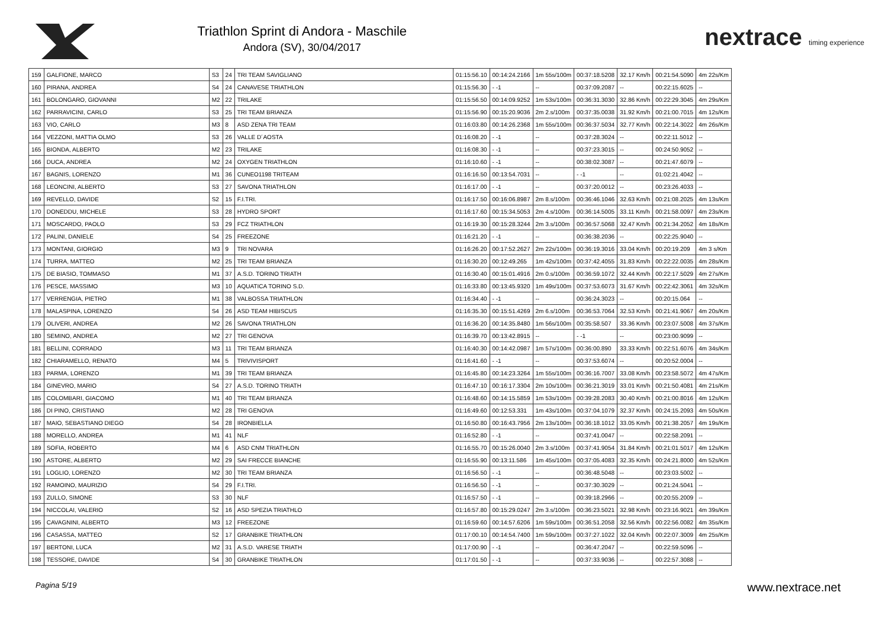Triathlon Sprint di Andora - Maschile
Andora (SV), 30/04/2017
nextrace timing experience
| 159 | GALFIONE, MARCO | S3 | 24 | TRI TEAM SAVIGLIANO | 01:15:56.10 | 00:14:24.2166 | 1m 55s/100m | 00:37:18.5208 | 32.17 Km/h | 00:21:54.5090 | 4m 22s/Km |
| 160 | PIRANA, ANDREA | S4 | 24 | CANAVESE TRIATHLON | 01:15:56.30 | - -1 | -- | 00:37:09.2087 | -- | 00:22:15.6025 | -- |
| 161 | BOLONGARO, GIOVANNI | M2 | 22 | TRILAKE | 01:15:56.50 | 00:14:09.9252 | 1m 53s/100m | 00:36:31.3030 | 32.86 Km/h | 00:22:29.3045 | 4m 29s/Km |
| 162 | PARRAVICINI, CARLO | S3 | 25 | TRI TEAM BRIANZA | 01:15:56.90 | 00:15:20.9036 | 2m 2.s/100m | 00:37:35.0038 | 31.92 Km/h | 00:21:00.7015 | 4m 12s/Km |
| 163 | VIO, CARLO | M3 | 8 | ASD ZENA TRI TEAM | 01:16:03.80 | 00:14:26.2368 | 1m 55s/100m | 00:36:37.5034 | 32.77 Km/h | 00:22:14.3022 | 4m 26s/Km |
| 164 | VEZZONI, MATTIA OLMO | S3 | 26 | VALLE D´AOSTA | 01:16:08.20 | - -1 | -- | 00:37:28.3024 | -- | 00:22:11.5012 | -- |
| 165 | BIONDA, ALBERTO | M2 | 23 | TRILAKE | 01:16:08.30 | - -1 | -- | 00:37:23.3015 | -- | 00:24:50.9052 | -- |
| 166 | DUCA, ANDREA | M2 | 24 | OXYGEN TRIATHLON | 01:16:10.60 | - -1 | -- | 00:38:02.3087 | -- | 00:21:47.6079 | -- |
| 167 | BAGNIS, LORENZO | M1 | 36 | CUNEO1198 TRITEAM | 01:16:16.50 | 00:13:54.7031 | -- | - -1 | -- | 01:02:21.4042 | -- |
| 168 | LEONCINI, ALBERTO | S3 | 27 | SAVONA TRIATHLON | 01:16:17.00 | - -1 | -- | 00:37:20.0012 | -- | 00:23:26.4033 | -- |
| 169 | REVELLO, DAVIDE | S2 | 15 | F.I.TRI. | 01:16:17.50 | 00:16:06.8987 | 2m 8.s/100m | 00:36:46.1046 | 32.63 Km/h | 00:21:08.2025 | 4m 13s/Km |
| 170 | DONEDDU, MICHELE | S3 | 28 | HYDRO SPORT | 01:16:17.60 | 00:15:34.5053 | 2m 4.s/100m | 00:36:14.5005 | 33.11 Km/h | 00:21:58.0097 | 4m 23s/Km |
| 171 | MOSCARDO, PAOLO | S3 | 29 | FCZ TRIATHLON | 01:16:19.30 | 00:15:28.3244 | 2m 3.s/100m | 00:36:57.5068 | 32.47 Km/h | 00:21:34.2052 | 4m 18s/Km |
| 172 | PALINI, DANIELE | S4 | 25 | FREEZONE | 01:16:21.20 | - -1 | -- | 00:36:38.2036 | -- | 00:22:25.9040 | -- |
| 173 | MONTANI, GIORGIO | M3 | 9 | TRI NOVARA | 01:16:26.20 | 00:17:52.2627 | 2m 22s/100m | 00:36:19.3016 | 33.04 Km/h | 00:20:19.209 | 4m 3 s/Km |
| 174 | TURRA, MATTEO | M2 | 25 | TRI TEAM BRIANZA | 01:16:30.20 | 00:12:49.265 | 1m 42s/100m | 00:37:42.4055 | 31.83 Km/h | 00:22:22.0035 | 4m 28s/Km |
| 175 | DE BIASIO, TOMMASO | M1 | 37 | A.S.D. TORINO TRIATH | 01:16:30.40 | 00:15:01.4916 | 2m 0.s/100m | 00:36:59.1072 | 32.44 Km/h | 00:22:17.5029 | 4m 27s/Km |
| 176 | PESCE, MASSIMO | M3 | 10 | AQUATICA TORINO S.D. | 01:16:33.80 | 00:13:45.9320 | 1m 49s/100m | 00:37:53.6073 | 31.67 Km/h | 00:22:42.3061 | 4m 32s/Km |
| 177 | VERRENGIA, PIETRO | M1 | 38 | VALBOSSA TRIATHLON | 01:16:34.40 | - -1 | -- | 00:36:24.3023 | -- | 00:20:15.064 | -- |
| 178 | MALASPINA, LORENZO | S4 | 26 | ASD TEAM HIBISCUS | 01:16:35.30 | 00:15:51.4269 | 2m 6.s/100m | 00:36:53.7064 | 32.53 Km/h | 00:21:41.9067 | 4m 20s/Km |
| 179 | OLIVERI, ANDREA | M2 | 26 | SAVONA TRIATHLON | 01:16:36.20 | 00:14:35.8480 | 1m 56s/100m | 00:35:58.507 | 33.36 Km/h | 00:23:07.5008 | 4m 37s/Km |
| 180 | SEMINO, ANDREA | M2 | 27 | TRI GENOVA | 01:16:39.70 | 00:13:42.8915 | -- | - -1 | -- | 00:23:00.9099 | -- |
| 181 | BELLINI, CORRADO | M3 | 11 | TRI TEAM BRIANZA | 01:16:40.30 | 00:14:42.0987 | 1m 57s/100m | 00:36:00.890 | 33.33 Km/h | 00:22:51.6076 | 4m 34s/Km |
| 182 | CHIARAMELLO, RENATO | M4 | 5 | TRIVIVISPORT | 01:16:41.60 | - -1 | -- | 00:37:53.6074 | -- | 00:20:52.0004 | -- |
| 183 | PARMA, LORENZO | M1 | 39 | TRI TEAM BRIANZA | 01:16:45.80 | 00:14:23.3264 | 1m 55s/100m | 00:36:16.7007 | 33.08 Km/h | 00:23:58.5072 | 4m 47s/Km |
| 184 | GINEVRO, MARIO | S4 | 27 | A.S.D. TORINO TRIATH | 01:16:47.10 | 00:16:17.3304 | 2m 10s/100m | 00:36:21.3019 | 33.01 Km/h | 00:21:50.4081 | 4m 21s/Km |
| 185 | COLOMBARI, GIACOMO | M1 | 40 | TRI TEAM BRIANZA | 01:16:48.60 | 00:14:15.5859 | 1m 53s/100m | 00:39:28.2083 | 30.40 Km/h | 00:21:00.8016 | 4m 12s/Km |
| 186 | DI PINO, CRISTIANO | M2 | 28 | TRI GENOVA | 01:16:49.60 | 00:12:53.331 | 1m 43s/100m | 00:37:04.1079 | 32.37 Km/h | 00:24:15.2093 | 4m 50s/Km |
| 187 | MAIO, SEBASTIANO DIEGO | S4 | 28 | IRONBIELLA | 01:16:50.80 | 00:16:43.7956 | 2m 13s/100m | 00:36:18.1012 | 33.05 Km/h | 00:21:38.2057 | 4m 19s/Km |
| 188 | MORELLO, ANDREA | M1 | 41 | NLF | 01:16:52.80 | - -1 | -- | 00:37:41.0047 | -- | 00:22:58.2091 | -- |
| 189 | SOFIA, ROBERTO | M4 | 6 | ASD CNM TRIATHLON | 01:16:55.70 | 00:15:26.0040 | 2m 3.s/100m | 00:37:41.9054 | 31.84 Km/h | 00:21:01.5017 | 4m 12s/Km |
| 190 | ASTORE, ALBERTO | M2 | 29 | SAI FRECCE BIANCHE | 01:16:55.90 | 00:13:11.586 | 1m 45s/100m | 00:37:05.4083 | 32.35 Km/h | 00:24:21.8000 | 4m 52s/Km |
| 191 | LOGLIO, LORENZO | M2 | 30 | TRI TEAM BRIANZA | 01:16:56.50 | - -1 | -- | 00:36:48.5048 | -- | 00:23:03.5002 | -- |
| 192 | RAMOINO, MAURIZIO | S4 | 29 | F.I.TRI. | 01:16:56.50 | - -1 | -- | 00:37:30.3029 | -- | 00:21:24.5041 | -- |
| 193 | ZULLO, SIMONE | S3 | 30 | NLF | 01:16:57.50 | - -1 | -- | 00:39:18.2966 | -- | 00:20:55.2009 | -- |
| 194 | NICCOLAI, VALERIO | S2 | 16 | ASD SPEZIA TRIATHLO | 01:16:57.80 | 00:15:29.0247 | 2m 3.s/100m | 00:36:23.5021 | 32.98 Km/h | 00:23:16.9021 | 4m 39s/Km |
| 195 | CAVAGNINI, ALBERTO | M3 | 12 | FREEZONE | 01:16:59.60 | 00:14:57.6206 | 1m 59s/100m | 00:36:51.2058 | 32.56 Km/h | 00:22:56.0082 | 4m 35s/Km |
| 196 | CASASSA, MATTEO | S2 | 17 | GRANBIKE TRIATHLON | 01:17:00.10 | 00:14:54.7400 | 1m 59s/100m | 00:37:27.1022 | 32.04 Km/h | 00:22:07.3009 | 4m 25s/Km |
| 197 | BERTONI, LUCA | M2 | 31 | A.S.D. VARESE TRIATH | 01:17:00.90 | - -1 | -- | 00:36:47.2047 | -- | 00:22:59.5096 | -- |
| 198 | TESSORE, DAVIDE | S4 | 30 | GRANBIKE TRIATHLON | 01:17:01.50 | - -1 | -- | 00:37:33.9036 | -- | 00:22:57.3088 | -- |
Pagina 5/19 www.nextrace.net